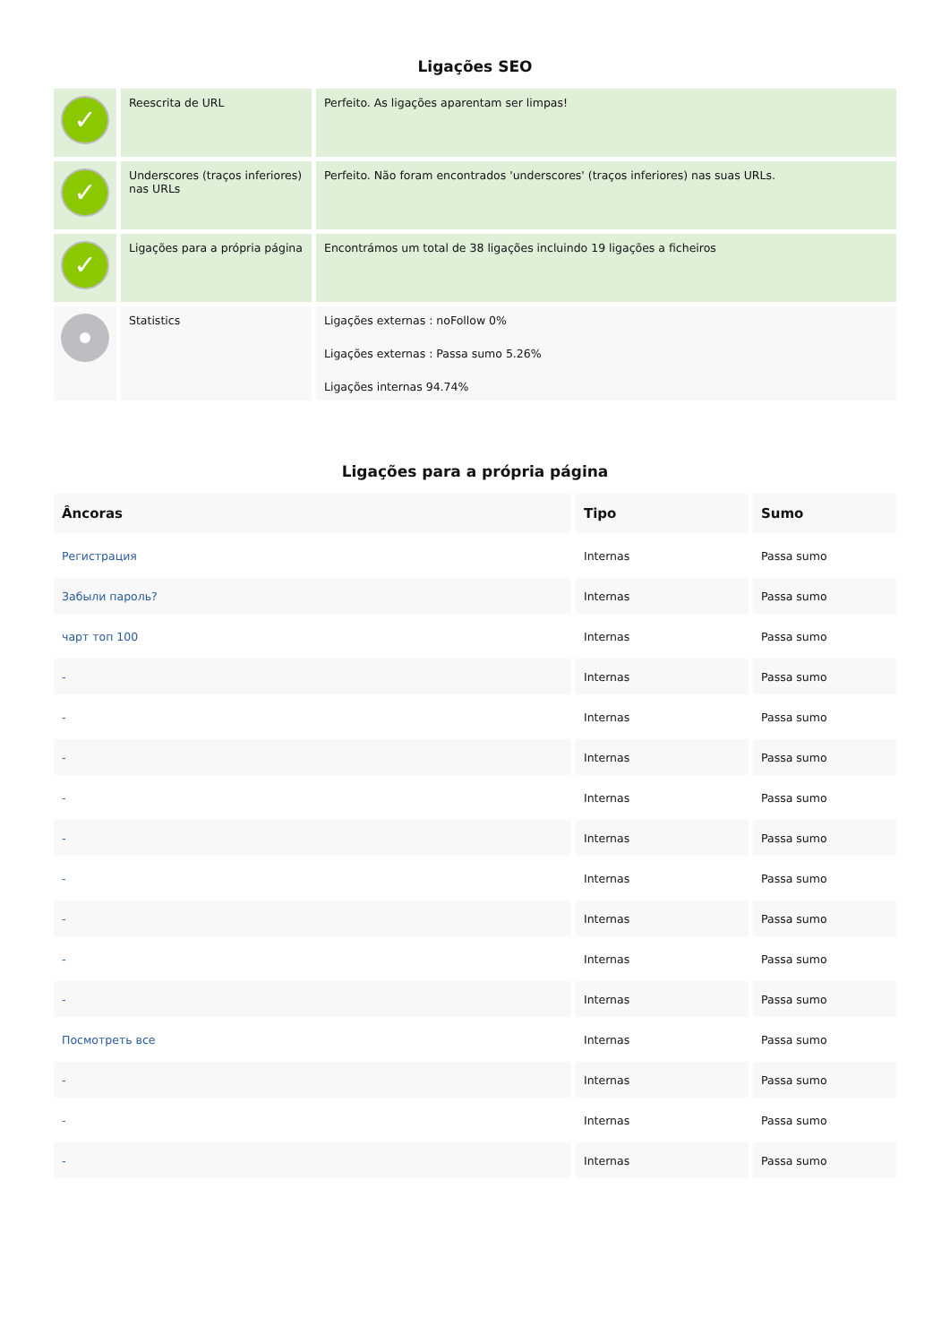Ligações SEO
| ✓ | Reescrita de URL | Perfeito. As ligações aparentam ser limpas! |
| ✓ | Underscores (traços inferiores) nas URLs | Perfeito. Não foram encontrados 'underscores' (traços inferiores) nas suas URLs. |
| ✓ | Ligações para a própria página | Encontrámos um total de 38 ligações incluindo 19 ligações a ficheiros |
| | Statistics | Ligações externas : noFollow 0% Ligações externas : Passa sumo 5.26% Ligações internas 94.74% |
Ligações para a própria página
| Âncoras | Tipo | Sumo |
| --- | --- | --- |
| Регистрация | Internas | Passa sumo |
| Забыли пароль? | Internas | Passa sumo |
| чарт топ 100 | Internas | Passa sumo |
| - | Internas | Passa sumo |
| - | Internas | Passa sumo |
| - | Internas | Passa sumo |
| - | Internas | Passa sumo |
| - | Internas | Passa sumo |
| - | Internas | Passa sumo |
| - | Internas | Passa sumo |
| - | Internas | Passa sumo |
| - | Internas | Passa sumo |
| Посмотреть все | Internas | Passa sumo |
| - | Internas | Passa sumo |
| - | Internas | Passa sumo |
| - | Internas | Passa sumo |